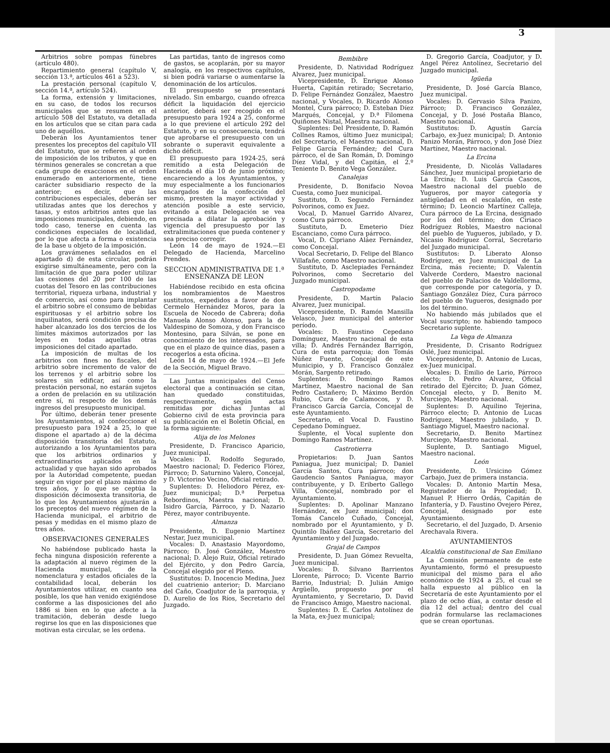3
Arbitrios sobre pompas fúnebres (artículo 480).
Repartimiento general (capítulo V, sección 13.ª, artículos 461 a 523).
La prestación personal (capítulo V, sección 14.ª, artículo 524).
La forma, extensión y limitaciones, en su caso, de todos los recursos municipales que se resumen en el artículo 508 del Estatuto, va detallada en los artículos que se citan para cada uno de aquéllos.
Deberán los Ayuntamientos tener presentes los preceptos del capítulo VII del Estatuto, que se refieren al orden de imposición de los tributos, y que en términos generales se concretan a que cada grupo de exacciones en el orden enumerado en anteriormente, tiene carácter subsidiario respecto de la anterior; es decir, que las contribuciones especiales, deberán ser utilizadas antes que los derechos y tasas, y estos arbitrios antes que las imposiciones municipales, debiendo, en todo caso, tenerse en cuenta las condiciones especiales de localidad, por lo que afecta a forma o existencia de la base u objeto de la imposición.
Los gravámenes señalados en el apartado d) de esta circular, podrán exigirse simultáneamente, pero con la limitación de que para poder utilizar las cesiones del 20 por 100 de las cuotas del Tesoro en las contribuciones territorial, riqueza urbana, industrial y de comercio, así como para implantar el arbitrio sobre el consumo de bebidas espirituosas y el arbitrio sobre los inquilinatos, será condición precisa de haber alcanzado los dos tercios de los límites máximos autorizados por las leyes en todas aquellas otras imposiciones del citado apartado.
La imposición de multas de los arbitrios con fines no fiscales, del arbitrio sobre incremento de valor de los terrenos y el arbitrio sobre los solares sin edificar, así como la prestación personal, no estarán sujetos a orden de prelación en su utilización entre sí, ni respecto de los demás ingresos del presupuesto municipal.
Por último, deberán tener presente los Ayuntamientos, al confeccionar el presupuesto para 1924 a 25, lo que dispone el apartado a) de la décima disposición transitoria del Estatuto, autorizando a los Ayuntamientos para que los arbitrios ordinarios y extraordinarios aplicados en la actualidad y que hayan sido aprobados por la Autoridad competente, puedan seguir en vigor por el plazo máximo de tres años, y lo que se ceptúa la disposición décimosexta transitoria, de lo que los Ayuntamientos ajustarán a los preceptos del nuevo régimen de la Hacienda municipal, el arbitrio de pesas y medidas en el mismo plazo de tres años.
OBSERVACIONES GENERALES
No habiéndose publicado hasta la fecha ninguna disposición referente a la adaptación al nuevo régimen de la Hacienda municipal, de la nomenclatura y estados oficiales de la contabilidad local, deberán los Ayuntamientos utilizar, en cuanto sea posible, los que han venido exigiéndose conforme a las disposiciones del año 1886 si bien en lo que afecte a la tramitación, deberán desde luego regirse los que en las disposiciones que motivan esta circular, se les ordena.
Las partidas, tanto de ingresos como de gastos, se acoplarán, por su mayor analogía, en los respectivos capítulos, si bien podrá variarse o aumentarse la denominación de los artículos.
El presupuesto se presentará nivelado. Sin embargo, cuando ofrezca déficit la liquidación del ejercicio anterior, deberá ser recogido en el presupuesto para 1924 a 25, conforme a lo que previene el artículo 292 del Estatuto, y en su consecuencia, tendrá que aprobarse el presupuesto con un sobrante o superavit equivalente a dicho déficit.
El presupuesto para 1924-25, será remitido a esta Delegación de Hacienda el día 10 de junio próximo; encareciendo a los Ayuntamientos, y muy especialmente a los funcionarios encargados de la confección del mismo, presten la mayor actividad y atención posible a este servicio, evitando a esta Delegación se vea precisada a dilatar la aprobación y vigencia del presupuesto por las extralimitaciones que pueda contener y sea preciso corregir.
León 14 de mayo de 1924.—El Delegado de Hacienda, Marcelino Prendes.
SECCION ADMINISTRATIVA DE 1.ª ENSEÑANZA DE LEON
Habiéndose recibido en esta oficina los nombramientos de Maestros sustitutos, expedidos a favor de don Cermelo Hernández Moros, para la Escuela de Nocedo de Cabrera; doña Manuela Alonso Alonso, para la de Valdespino de Somoza, y don Francisco Montesino, para Silván, se pone en conocimiento de los interesados, para que en el plazo de quince días, pasen a recogerlos a esta oficina.
León 14 de mayo de 1924.—El Jefe de la Sección, Miguel Bravo.
Las Juntas municipales del Censo electoral que a continuación se citan, han quedado constituidas, respectivamente, según actas remitidas por dichas Juntas al Gobierno civil de esta provincia para su publicación en el Boletín Oficial, en la forma siguiente:
Alija de los Melones
Presidente, D. Francisco Aparicio, Juez municipal.
Vocales: D. Rodolfo Segurado, Maestro nacional; D. Federico Flórez, Párroco; D. Saturnino Valero, Concejal, y D. Victorino Vecino, Oficial retirado.
Suplentes: D. Heliodoro Pérez, ex-Juez municipal; D.ª Perpetua Rebordinos, Maestra nacional; D. Isidro García, Párroco, y D. Nazario Pérez, mayor contribuyente.
Almanza
Presidente, D. Eugenio Martínez Nestar, Juez municipal.
Vocales: D. Anastasio Mayordomo, Párroco; D. José González, Maestro nacional; D. Alejo Ruiz, Oficial retirado del Ejército, y don Pedro García, Concejal elegido por el Pleno.
Sustitutos: D. Inocencio Medina, Juez del cuatrienio anterior; D. Marciano del Caño, Coadjutor de la parroquia, y D. Aurelio de los Ríos, Secretario del Juzgado.
Bembibre
Presidente, D. Natividad Rodríguez Alvarez, Juez municipal.
Vicepresidente, D. Enrique Alonso Huerta, Capitán retirado; Secretario, D. Felipe Fernández González, Maestro nacional, y Vocales, D. Ricardo Alonso Montel, Cura párroco; D. Esteban Díez Marqués, Concejal, y D.ª Filomena Quiñones Nistal, Maestra nacional.
Suplentes: Del Presidente, D. Ramón Collnes Ramos, último Juez municipal; del Secretario, el Maestro nacional, D. Felipe García Fernández; del Cura párroco, el de San Román, D. Domingo Díez Vidal, y del Capitán, el 2.º Teniente D. Benito Vega González.
Canalejas
Presidente, D. Bonifacio Novoa Cuesta, como Juez municipal.
Sustituto, D. Segundo Fernández Polvorinos, como ex Juez.
Vocal, D. Manuel Garrido Alvarez, como Cura párroco.
Sustituto, D. Emeterio Díez Escanciano, como Cura párroco.
Vocal, D. Cipriano Aláez Fernández, como Concejal.
Vocal Secretario, D. Felipe del Blanco Villafañe, como Maestro nacional.
Sustituto, D. Asclepiades Fernández Polvorinos, como Secretario del Juzgado municipal.
Castropodame
Presidente, D. Martín Palacio Alvarez, Juez municipal.
Vicepresidente, D. Ramón Mansilla Velasco, Juez municipal del anterior período.
Vocales: D. Faustino Cepedano Domínguez, Maestro nacional de esta villa; D. Andrés Fernández Barrigón, Cura de esta parroquia; don Tomás Núñez Fuente, Concejal de este Municipio, y D. Francisco González Morán, Sargento retirado.
Suplentes: D. Domingo Ramos Martínez, Maestro nacional de San Pedro Castañero; D. Máximo Berdón Rubio, Cura de Calamocos, y D. Francisco García García, Concejal de este Ayuntamiento.
Secretario, el Vocal D. Faustino Cepedano Domínguez.
Suplente, el Vocal suplente don Domingo Ramos Martínez.
Castrotierra
Propietarios: D. Juan Santos Paniagua, Juez municipal; D. Daniel García Santos, Cura párroco; don Gaudencio Santos Paniagua, mayor contribuyente, y D. Eriberto Gallego Villa, Concejal, nombrado por el Ayuntamiento.
Suplentes: D. Apolinar Manzano Hernández, ex Juez municipal; don Tomás Cancelo Cuñado, Concejal, nombrado por el Ayuntamiento, y D. Quintilo Ibáñez García, Secretario del Ayuntamiento y del Juzgado.
Grajal de Campos
Presidente, D. Juan Gómez Revuelta, Juez municipal.
Vocales: D. Silvano Barrientos Llorente, Párroco; D. Vicente Barrio Barrio, Industrial; D. Julián Amigo Argüello, propuesto por el Ayuntamiento, y Secretario, D. David de Francisco Amigo, Maestro nacional.
Suplentes: D. E. Carlos Antolínez de la Mata, ex-Juez municipal;
D. Gregorio García, Coadjutor, y D. Angel Pérez Antolínez, Secretario del Juzgado municipal.
Igüeña
Presidente, D. José García Blanco, Juez municipal.
Vocales: D. Gervasio Silva Panizo, Párroco; D. Francisco González, Concejal, y D. José Postaña Blanco, Maestro nacional.
Sustitutos: D. Agustín García Carbajo, ex-Juez municipal; D. Antonio Panizo Morán, Párroco, y don José Díez Martínez, Maestro nacional.
La Ercina
Presidente, D. Nicolás Valladares Sánchez, Juez municipal propietario de La Ercina; D. Luis García Cascos, Maestro nacional del pueblo de Yugueros, por mayor categoría y antigüedad en el escalafón, en este término; D. Leoncio Martínez Calleja, Cura párroco de La Ercina, designado por los del término; don Ciriaco Rodríguez Robles, Maestro nacional del pueblo de Yugueros, jubilado, y D. Nicasio Rodríguez Corral, Secretario del Juzgado municipal.
Sustitutos: D. Liberato Alonso Rodríguez, ex Juez municipal de La Ercina, más reciente; D. Valentín Valverde Cordero, Maestro nacional del pueblo de Palacios de Valdellorma, que corresponde por categoría, y D. Santiago González Díez, Cura párroco del pueblo de Yugueros, designado por los del término.
No habiendo más jubilados que el Vocal suscripto; no habiendo tampoco Secretario suplente.
La Vega de Almanza
Presidente, D. Crisanto Rodríguez Oslé, Juez municipal.
Vicepresidente, D. Antonio de Lucas, ex-Juez municipal.
Vocales: D. Emilio de Lario, Párroco electo; D. Pedro Alvarez, Oficial retirado del Ejército; D. Juan Gómez, Concejal electo, y D. Benito M. Murciego, Maestro nacional.
Suplentes: D. Aquilino Tejerina, Párroco electo; D. Antonio de Lucas Rodríguez, Maestro jubilado, y D. Santiago Miguel, Maestro nacional.
Secretario, D. Benito Martínez Murciego, Maestro nacional.
Suplente, D. Santiago Miguel, Maestro nacional.
León
Presidente, D. Ursicino Gómez Carbajo, Juez de primera instancia.
Vocales: D. Antonio Martín Mesa, Registrador de la Propiedad; D. Manuel P. Hierro Ordás, Capitán de Infantería, y D. Faustino Ovejero Pérez, Concejal, designado por este Ayuntamiento.
Secretario, el del Juzgado, D. Arsenio Arechavala Rivera.
AYUNTAMIENTOS
Alcaldía constitucional de San Emiliano
La Comisión permanente de este Ayuntamiento, formó el presupuesto municipal del mismo para el año económico de 1924 a 25, el cual se halla expuesto al público en la Secretaría de este Ayuntamiento por el plazo de ocho días, a contar desde el día 12 del actual; dentro del cual podrán formularse las reclamaciones que se crean oportunas.